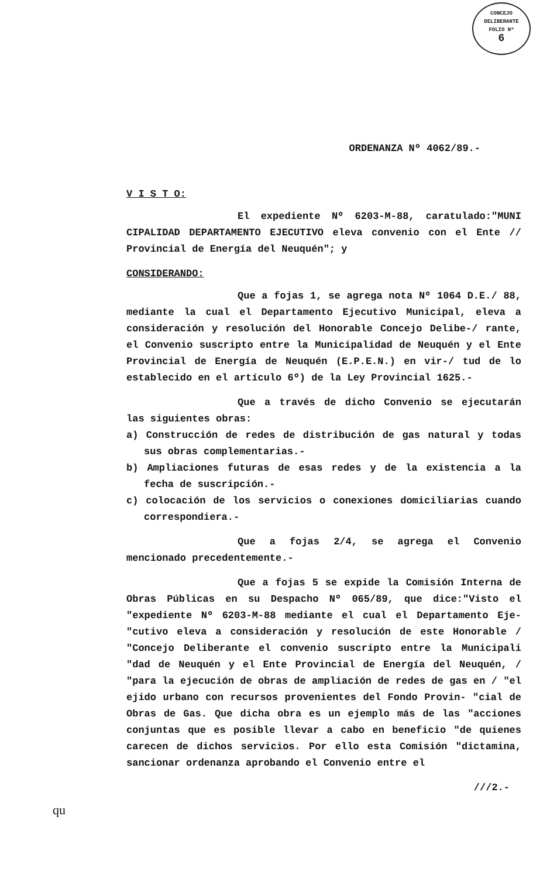CONCEJO DELIBERANTE
FOLIO Nº
6
ORDENANZA Nº 4062/89.-
V I S T O:
El expediente Nº 6203-M-88, caratulado:"MUNI CIPALIDAD DEPARTAMENTO EJECUTIVO eleva convenio con el Ente // Provincial de Energía del Neuquén"; y
CONSIDERANDO:
Que a fojas 1, se agrega nota Nº 1064 D.E./ 88, mediante la cual el Departamento Ejecutivo Municipal, eleva a consideración y resolución del Honorable Concejo Delibe-/ rante, el Convenio suscripto entre la Municipalidad de Neuquén y el Ente Provincial de Energía de Neuquén (E.P.E.N.) en vir-/ tud de lo establecido en el artículo 6º) de la Ley Provincial 1625.-
Que a través de dicho Convenio se ejecutarán las siguientes obras:
a) Construcción de redes de distribución de gas natural y todas sus obras complementarias.-
b) Ampliaciones futuras de esas redes y de la existencia a la fecha de suscripción.-
c) colocación de los servicios o conexiones domiciliarias cuando correspondiera.-
Que a fojas 2/4, se agrega el Convenio mencionado precedentemente.-
Que a fojas 5 se expide la Comisión Interna de Obras Públicas en su Despacho Nº 065/89, que dice:"Visto el "expediente Nº 6203-M-88 mediante el cual el Departamento Eje- "cutivo eleva a consideración y resolución de este Honorable / "Concejo Deliberante el convenio suscripto entre la Municipali "dad de Neuquén y el Ente Provincial de Energía del Neuquén, / "para la ejecución de obras de ampliación de redes de gas en / "el ejido urbano con recursos provenientes del Fondo Provin- "cial de Obras de Gas. Que dicha obra es un ejemplo más de las "acciones conjuntas que es posible llevar a cabo en beneficio "de quienes carecen de dichos servicios. Por ello esta Comisión "dictamina, sancionar ordenanza aprobando el Convenio entre el
///2.-
qu